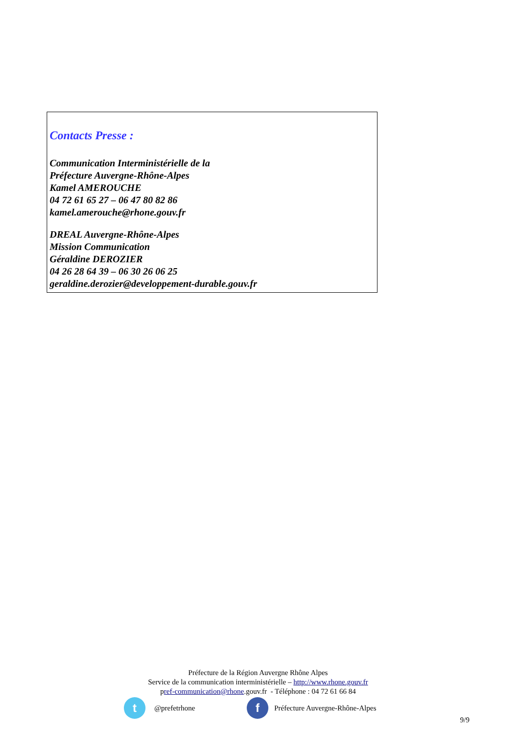Contacts Presse :
Communication Interministérielle de la
Préfecture Auvergne-Rhône-Alpes
Kamel AMEROUCHE
04 72 61 65 27 – 06 47 80 82 86
kamel.amerouche@rhone.gouv.fr
DREAL Auvergne-Rhône-Alpes
Mission Communication
Géraldine DEROZIER
04 26 28 64 39 – 06 30 26 06 25
geraldine.derozier@developpement-durable.gouv.fr
Préfecture de la Région Auvergne Rhône Alpes
Service de la communication interministérielle – http://www.rhone.gouv.fr
pref-communication@rhone.gouv.fr - Téléphone : 04 72 61 66 84
t @prefetrhone f Préfecture Auvergne-Rhône-Alpes
9/9